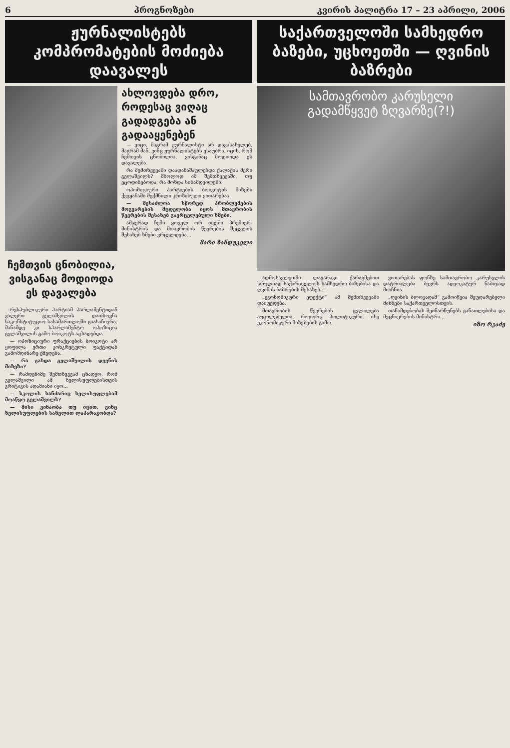6 პროგნოზები კვირის პალიტრა 17 – 23 აპრილი, 2006
ჟურნალისტებს კომპრომატების მოძიება დაავალეს
ჩემთვის ცნობილია, ვისგანაც მოდიოდა ეს დავალება
რესპუბლიკური პარტიამ პარლამენტიდან ვალერი გელაშვილის დათხოვნა საკონსტიტუციო სასამართლოში გაასაჩივრა. მანამდე კი სპარლამენტო ოპოზიცია გელაშვილის გამო ბოიკოტს აცხადებდა.
— ოპოზიციური ფრაქციების ბოიკოტი არ ყოფილა ერთი კონკრეტული ფაქტიდან გამომდინარე ქმედება.
— რა გახდა გელაშვილის დევნის მიზეზი?
— რამდენიმე შემთხვევამ ცხადყო, რომ გელაშვილი ამ ხელისუფლებისთვის კრიტიკის ადამიანი იყო...
— სკოლის ხანძარიც ხელისუფლებამ მოაწყო გელაშვილს?
— მისი ვინაობა თუ იცით, ვინც ხელისუფლების სახელით ლაპარაკობდა?
ახლოვდება დრო, როდესაც ვიღაც გადადგება ან გადააყენებენ
— ვიცი, მაგრამ ჟურნალისტი არ დავასახელებ, მაგრამ მან, ვინც ჟურნალისტებს ესაუბრა, იცის, რომ ჩემთვის ცნობილია, ვისგანაც მოდიოდა ეს დავალება.
რა შემთხვევაში დაადანაშაულებდა ქალაქის მერი გელაშვილს? მხოლოდ იმ შემთხვევაში, თუ ეცოდინებოდა, რა მოხდა სინამდვილეში.
ოპოზიციური პარტიების ბოიკოტის მიზეზი ქვეყანაში შექმნილი კრიზისული ვითარებაა.
— შესაძლოა სწორედ პრობლემების მოგვარების მცდელობა იყოს მთავრობის წევრების შესახებ გავრცელებული ხმები.
ამჯერად ჩემი ყოველ ორ თვეში პრემიერ-მინისტრის და მთავრობის წევრების შეცვლის შესახებ ხმები ვრცელდება...
მარი ზანდუკელი
საქართველოში სამხედრო ბაზები, უცხოეთში — ღვინის ბაზრები
სამთავრობო კარუსელი
გადამწყვეტ ზღვარზე(?!)
აღმოსავლეთში ლავარაკი ქარაგმებით სრულიად საქართველოს სამხედრო ბაზებისა და ღვინის ბაზრების შესახებ...
„ეკონომიკური ეფექტი“ ამ შემთხვევაში დაშუქდება.
მთავრობის წევრების ცვლილება აუცილებელია, როგორც პოლიტიკური, ისე ეკონომიკური მიზეზების გამო.
ვითარებას ფონზე სამთავრობო კარუსელის დატრიალება ბევრს ადვოკატურ ნაბიჯად მიაჩნია.
„ღვინის ბლოკადამ“ გამოიწვია შეუდარებელი მიზნები საქართველოსთვის.
თანამდებობას შეინარჩუნებს განათლებისა და მეცნიერების მინისტრი...
იზო რკაძე